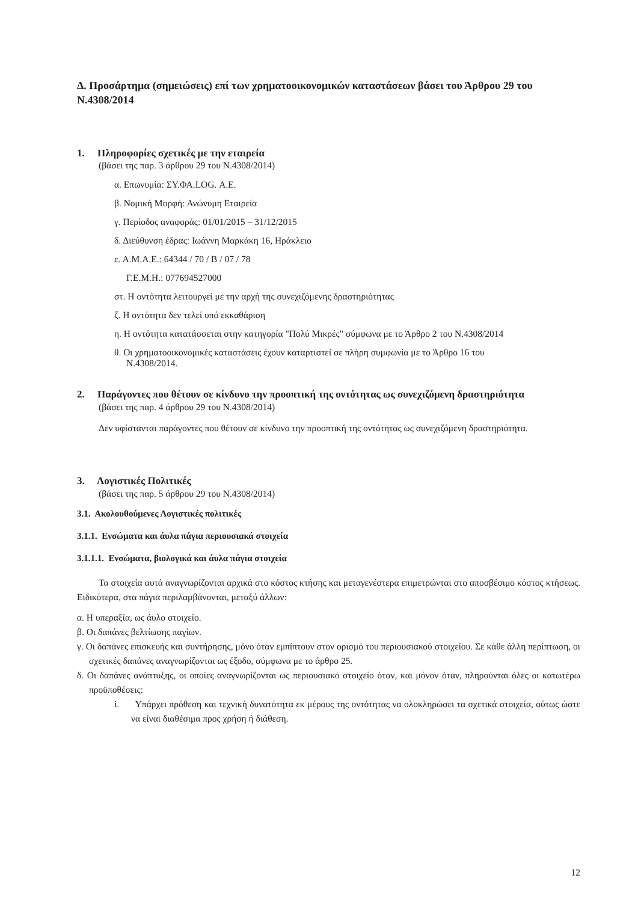Δ. Προσάρτημα (σημειώσεις) επί των χρηματοοικονομικών καταστάσεων βάσει του Άρθρου 29 του Ν.4308/2014
1. Πληροφορίες σχετικές με την εταιρεία
(βάσει της παρ. 3 άρθρου 29 του Ν.4308/2014)
α. Επωνυμία: ΣΥ.ΦΑ.LOG. Α.Ε.
β. Νομική Μορφή: Ανώνυμη Εταιρεία
γ. Περίοδος αναφοράς: 01/01/2015 – 31/12/2015
δ. Διεύθυνση έδρας: Ιωάννη Μαρκάκη 16, Ηράκλειο
ε. Α.Μ.Α.Ε.: 64344 / 70 / Β / 07 / 78
Γ.Ε.Μ.Η.: 077694527000
στ. Η οντότητα λειτουργεί με την αρχή της συνεχιζόμενης δραστηριότητας
ζ. Η οντότητα δεν τελεί υπό εκκαθάριση
η. Η οντότητα κατατάσσεται στην κατηγορία "Πολύ Μικρές" σύμφωνα με το Άρθρο 2 του Ν.4308/2014
θ. Οι χρηματοοικονομικές καταστάσεις έχουν καταρτιστεί σε πλήρη συμφωνία με το Άρθρο 16 του
Ν.4308/2014.
2. Παράγοντες που θέτουν σε κίνδυνο την προοπτική της οντότητας ως συνεχιζόμενη δραστηριότητα
(βάσει της παρ. 4 άρθρου 29 του Ν.4308/2014)
Δεν υφίστανται παράγοντες που θέτουν σε κίνδυνο την προοπτική της οντότητας ως συνεχιζόμενη δραστηριότητα.
3. Λογιστικές Πολιτικές
(βάσει της παρ. 5 άρθρου 29 του Ν.4308/2014)
3.1. Ακολουθούμενες Λογιστικές πολιτικές
3.1.1. Ενσώματα και άυλα πάγια περιουσιακά στοιχεία
3.1.1.1. Ενσώματα, βιολογικά και άυλα πάγια στοιχεία
Τα στοιχεία αυτά αναγνωρίζονται αρχικά στο κόστος κτήσης και μεταγενέστερα επιμετρώνται στο αποσβέσιμο κόστος κτήσεως. Ειδικότερα, στα πάγια περιλαμβάνονται, μεταξύ άλλων:
α. Η υπεραξία, ως άυλο στοιχείο.
β. Οι δαπάνες βελτίωσης παγίων.
γ. Οι δαπάνες επισκευής και συντήρησης, μόνο όταν εμπίπτουν στον ορισμό του περιουσιακού στοιχείου. Σε κάθε άλλη περίπτωση, οι σχετικές δαπάνες αναγνωρίζονται ως έξοδο, σύμφωνα με το άρθρο 25.
δ. Οι δαπάνες ανάπτυξης, οι οποίες αναγνωρίζονται ως περιουσιακό στοιχείο όταν, και μόνον όταν, πληρούνται όλες οι κατωτέρω προϋποθέσεις:
i. Υπάρχει πρόθεση και τεχνική δυνατότητα εκ μέρους της οντότητας να ολοκληρώσει τα σχετικά στοιχεία, ούτως ώστε να είναι διαθέσιμα προς χρήση ή διάθεση.
12